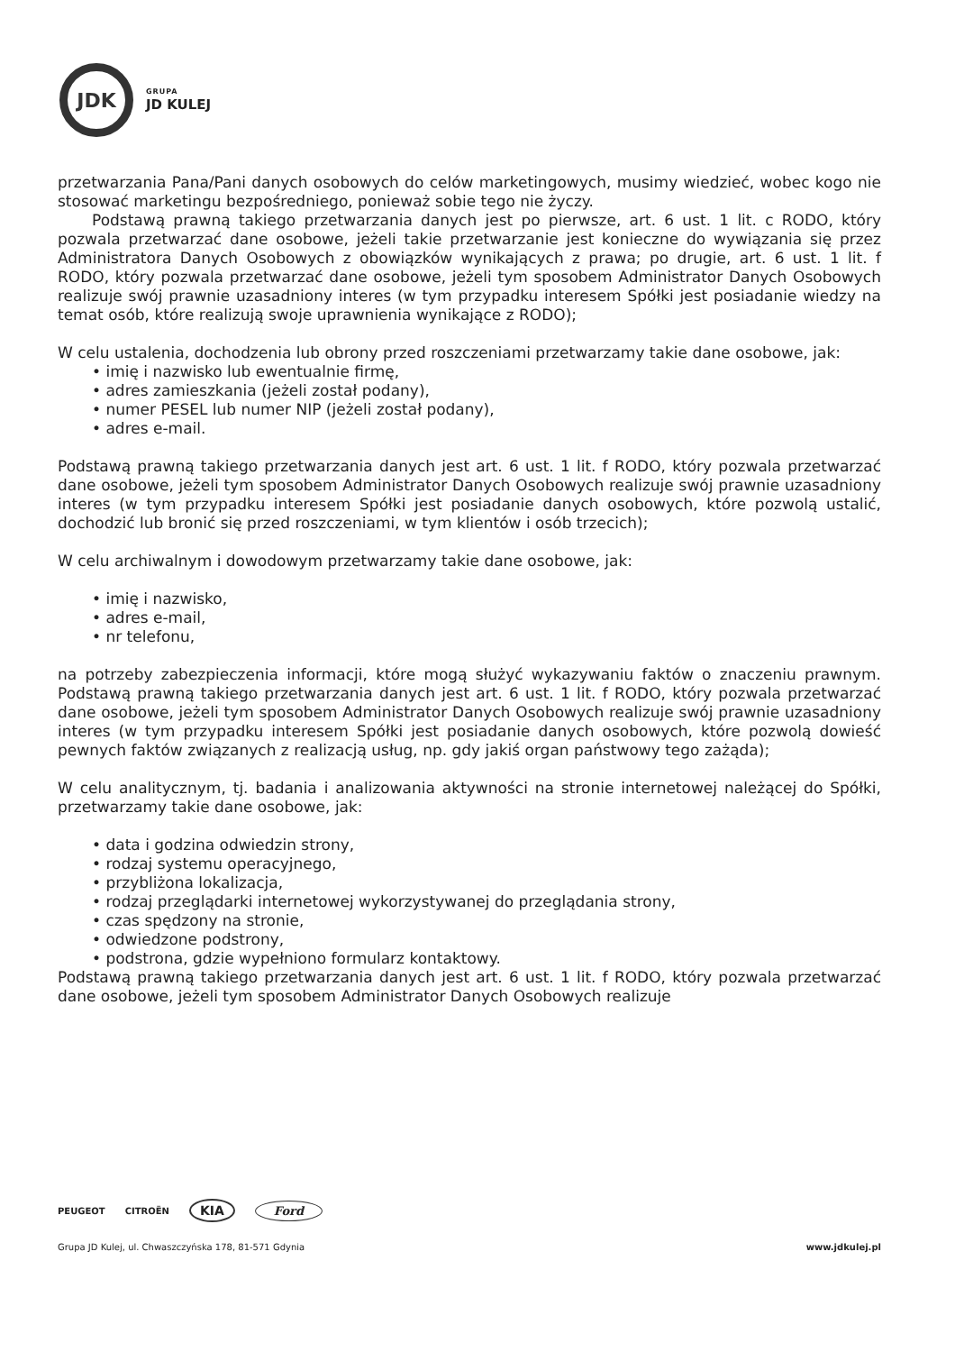JDK
GRUPA
JD KULEJ
przetwarzania Pana/Pani danych osobowych do celów marketingowych, musimy wiedzieć, wobec kogo nie stosować marketingu bezpośredniego, ponieważ sobie tego nie życzy.
Podstawą prawną takiego przetwarzania danych jest po pierwsze, art. 6 ust. 1 lit. c RODO, który pozwala przetwarzać dane osobowe, jeżeli takie przetwarzanie jest konieczne do wywiązania się przez Administratora Danych Osobowych z obowiązków wynikających z prawa; po drugie, art. 6 ust. 1 lit. f RODO, który pozwala przetwarzać dane osobowe, jeżeli tym sposobem Administrator Danych Osobowych realizuje swój prawnie uzasadniony interes (w tym przypadku interesem Spółki jest posiadanie wiedzy na temat osób, które realizują swoje uprawnienia wynikające z RODO);
W celu ustalenia, dochodzenia lub obrony przed roszczeniami przetwarzamy takie dane osobowe, jak:
• imię i nazwisko lub ewentualnie firmę,
• adres zamieszkania (jeżeli został podany),
• numer PESEL lub numer NIP (jeżeli został podany),
• adres e-mail.
Podstawą prawną takiego przetwarzania danych jest art. 6 ust. 1 lit. f RODO, który pozwala przetwarzać dane osobowe, jeżeli tym sposobem Administrator Danych Osobowych realizuje swój prawnie uzasadniony interes (w tym przypadku interesem Spółki jest posiadanie danych osobowych, które pozwolą ustalić, dochodzić lub bronić się przed roszczeniami, w tym klientów i osób trzecich);
W celu archiwalnym i dowodowym przetwarzamy takie dane osobowe, jak:
• imię i nazwisko,
• adres e-mail,
• nr telefonu,
na potrzeby zabezpieczenia informacji, które mogą służyć wykazywaniu faktów o znaczeniu prawnym. Podstawą prawną takiego przetwarzania danych jest art. 6 ust. 1 lit. f RODO, który pozwala przetwarzać dane osobowe, jeżeli tym sposobem Administrator Danych Osobowych realizuje swój prawnie uzasadniony interes (w tym przypadku interesem Spółki jest posiadanie danych osobowych, które pozwolą dowieść pewnych faktów związanych z realizacją usług, np. gdy jakiś organ państwowy tego zażąda);
W celu analitycznym, tj. badania i analizowania aktywności na stronie internetowej należącej do Spółki, przetwarzamy takie dane osobowe, jak:
• data i godzina odwiedzin strony,
• rodzaj systemu operacyjnego,
• przybliżona lokalizacja,
• rodzaj przeglądarki internetowej wykorzystywanej do przeglądania strony,
• czas spędzony na stronie,
• odwiedzone podstrony,
• podstrona, gdzie wypełniono formularz kontaktowy.
Podstawą prawną takiego przetwarzania danych jest art. 6 ust. 1 lit. f RODO, który pozwala przetwarzać dane osobowe, jeżeli tym sposobem Administrator Danych Osobowych realizuje
PEUGEOT CITROËN KIA Ford
Grupa JD Kulej, ul. Chwaszczyńska 178, 81-571 Gdynia www.jdkulej.pl